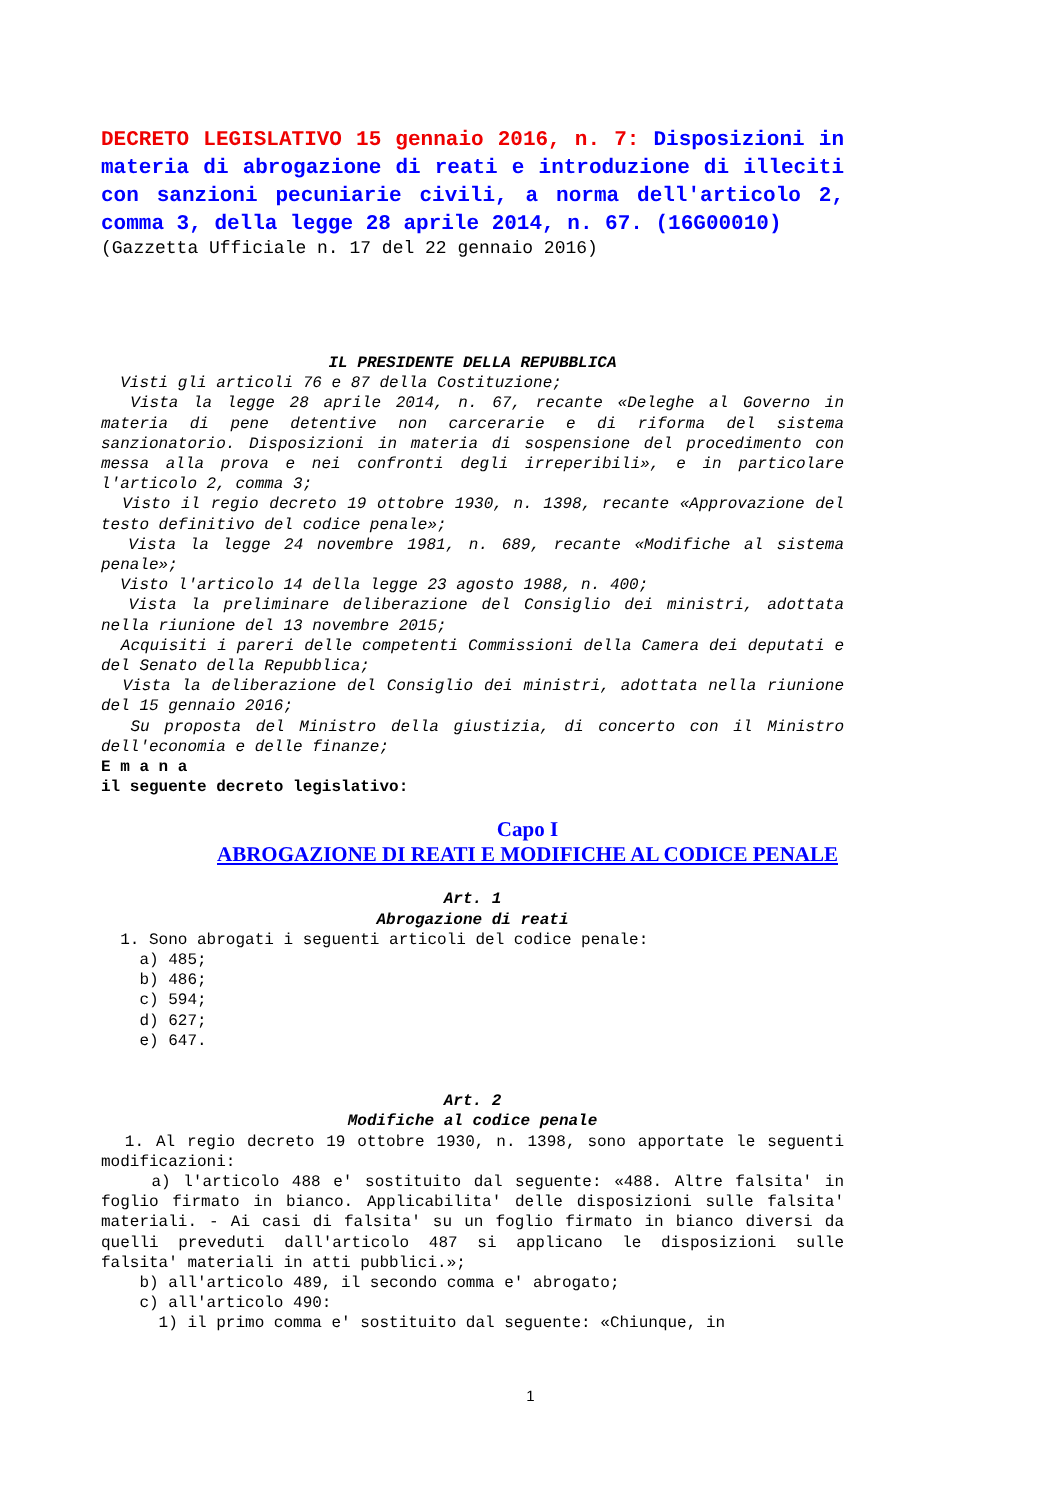DECRETO LEGISLATIVO 15 gennaio 2016, n. 7: Disposizioni in materia di abrogazione di reati e introduzione di illeciti con sanzioni pecuniarie civili, a norma dell'articolo 2, comma 3, della legge 28 aprile 2014, n. 67. (16G00010)
(Gazzetta Ufficiale n. 17 del 22 gennaio 2016)
IL PRESIDENTE DELLA REPUBBLICA
Visti gli articoli 76 e 87 della Costituzione;
Vista la legge 28 aprile 2014, n. 67, recante «Deleghe al Governo in materia di pene detentive non carcerarie e di riforma del sistema sanzionatorio. Disposizioni in materia di sospensione del procedimento con messa alla prova e nei confronti degli irreperibili», e in particolare l'articolo 2, comma 3;
Visto il regio decreto 19 ottobre 1930, n. 1398, recante «Approvazione del testo definitivo del codice penale»;
Vista la legge 24 novembre 1981, n. 689, recante «Modifiche al sistema penale»;
Visto l'articolo 14 della legge 23 agosto 1988, n. 400;
Vista la preliminare deliberazione del Consiglio dei ministri, adottata nella riunione del 13 novembre 2015;
Acquisiti i pareri delle competenti Commissioni della Camera dei deputati e del Senato della Repubblica;
Vista la deliberazione del Consiglio dei ministri, adottata nella riunione del 15 gennaio 2016;
Su proposta del Ministro della giustizia, di concerto con il Ministro dell'economia e delle finanze;
E m a n a
il seguente decreto legislativo:
Capo I
ABROGAZIONE DI REATI E MODIFICHE AL CODICE PENALE
Art. 1
Abrogazione di reati
1. Sono abrogati i seguenti articoli del codice penale:
a) 485;
b) 486;
c) 594;
d) 627;
e) 647.
Art. 2
Modifiche al codice penale
1. Al regio decreto 19 ottobre 1930, n. 1398, sono apportate le seguenti modificazioni:
a) l'articolo 488 e' sostituito dal seguente: «488. Altre falsita' in foglio firmato in bianco. Applicabilita' delle disposizioni sulle falsita' materiali. - Ai casi di falsita' su un foglio firmato in bianco diversi da quelli preveduti dall'articolo 487 si applicano le disposizioni sulle falsita' materiali in atti pubblici.»;
b) all'articolo 489, il secondo comma e' abrogato;
c) all'articolo 490:
1) il primo comma e' sostituito dal seguente: «Chiunque, in
1